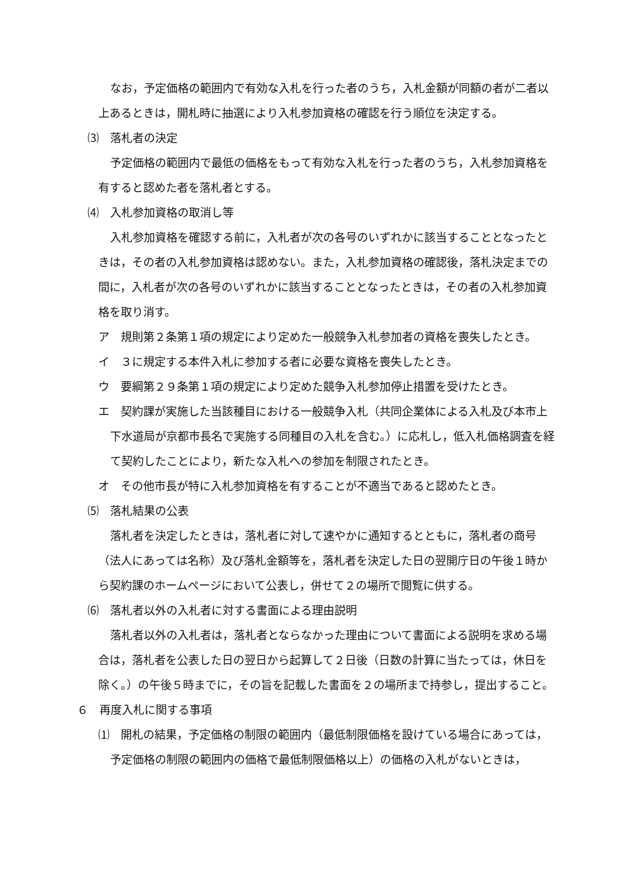なお，予定価格の範囲内で有効な入札を行った者のうち，入札金額が同額の者が二者以上あるときは，開札時に抽選により入札参加資格の確認を行う順位を決定する。
⑶　落札者の決定
予定価格の範囲内で最低の価格をもって有効な入札を行った者のうち，入札参加資格を有すると認めた者を落札者とする。
⑷　入札参加資格の取消し等
入札参加資格を確認する前に，入札者が次の各号のいずれかに該当することとなったときは，その者の入札参加資格は認めない。また，入札参加資格の確認後，落札決定までの間に，入札者が次の各号のいずれかに該当することとなったときは，その者の入札参加資格を取り消す。
ア　規則第２条第１項の規定により定めた一般競争入札参加者の資格を喪失したとき。
イ　３に規定する本件入札に参加する者に必要な資格を喪失したとき。
ウ　要綱第２９条第１項の規定により定めた競争入札参加停止措置を受けたとき。
エ　契約課が実施した当該種目における一般競争入札（共同企業体による入札及び本市上下水道局が京都市長名で実施する同種目の入札を含む。）に応札し，低入札価格調査を経て契約したことにより，新たな入札への参加を制限されたとき。
オ　その他市長が特に入札参加資格を有することが不適当であると認めたとき。
⑸　落札結果の公表
落札者を決定したときは，落札者に対して速やかに通知するとともに，落札者の商号（法人にあっては名称）及び落札金額等を，落札者を決定した日の翌開庁日の午後１時から契約課のホームページにおいて公表し，併せて２の場所で閲覧に供する。
⑹　落札者以外の入札者に対する書面による理由説明
落札者以外の入札者は，落札者とならなかった理由について書面による説明を求める場合は，落札者を公表した日の翌日から起算して２日後（日数の計算に当たっては，休日を除く。）の午後５時までに，その旨を記載した書面を２の場所まで持参し，提出すること。
６　再度入札に関する事項
⑴　開札の結果，予定価格の制限の範囲内（最低制限価格を設けている場合にあっては，予定価格の制限の範囲内の価格で最低制限価格以上）の価格の入札がないときは，